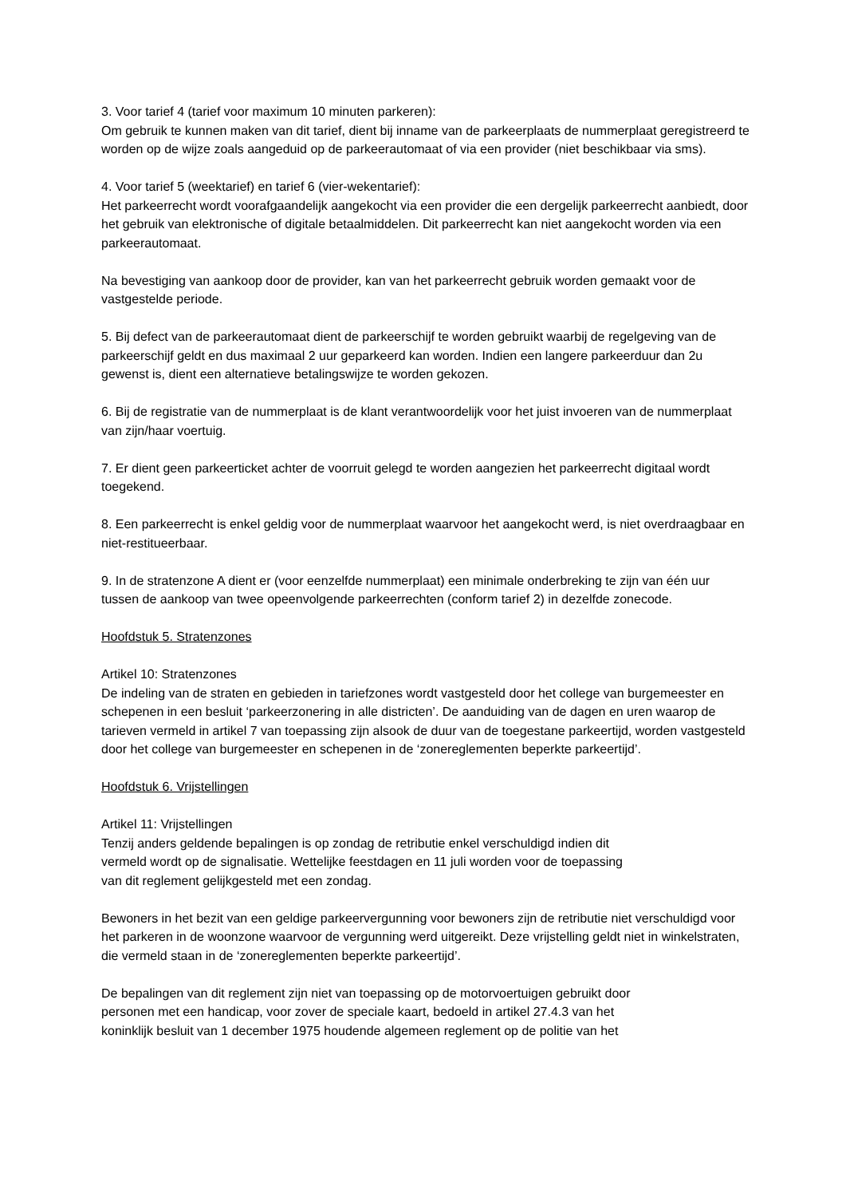3. Voor tarief 4 (tarief voor maximum 10 minuten parkeren):
Om gebruik te kunnen maken van dit tarief, dient bij inname van de parkeerplaats de nummerplaat geregistreerd te worden op de wijze zoals aangeduid op de parkeerautomaat of via een provider (niet beschikbaar via sms).
4. Voor tarief 5 (weektarief) en tarief 6 (vier-wekentarief):
Het parkeerrecht wordt voorafgaandelijk aangekocht via een provider die een dergelijk parkeerrecht aanbiedt, door het gebruik van elektronische of digitale betaalmiddelen. Dit parkeerrecht kan niet aangekocht worden via een parkeerautomaat.
Na bevestiging van aankoop door de provider, kan van het parkeerrecht gebruik worden gemaakt voor de vastgestelde periode.
5. Bij defect van de parkeerautomaat dient de parkeerschijf te worden gebruikt waarbij de regelgeving van de parkeerschijf geldt en dus maximaal 2 uur geparkeerd kan worden. Indien een langere parkeerduur dan 2u gewenst is, dient een alternatieve betalingswijze te worden gekozen.
6. Bij de registratie van de nummerplaat is de klant verantwoordelijk voor het juist invoeren van de nummerplaat van zijn/haar voertuig.
7. Er dient geen parkeerticket achter de voorruit gelegd te worden aangezien het parkeerrecht digitaal wordt toegekend.
8. Een parkeerrecht is enkel geldig voor de nummerplaat waarvoor het aangekocht werd, is niet overdraagbaar en niet-restitueerbaar.
9. In de stratenzone A dient er (voor eenzelfde nummerplaat) een minimale onderbreking te zijn van één uur tussen de aankoop van twee opeenvolgende parkeerrechten (conform tarief 2) in dezelfde zonecode.
Hoofdstuk 5. Stratenzones
Artikel 10: Stratenzones
De indeling van de straten en gebieden in tariefzones wordt vastgesteld door het college van burgemeester en schepenen in een besluit ‘parkeerzonering in alle districten’. De aanduiding van de dagen en uren waarop de tarieven vermeld in artikel 7 van toepassing zijn alsook de duur van de toegestane parkeertijd, worden vastgesteld door het college van burgemeester en schepenen in de ‘zonereglementen beperkte parkeertijd’.
Hoofdstuk 6. Vrijstellingen
Artikel 11: Vrijstellingen
Tenzij anders geldende bepalingen is op zondag de retributie enkel verschuldigd indien dit
vermeld wordt op de signalisatie. Wettelijke feestdagen en 11 juli worden voor de toepassing
van dit reglement gelijkgesteld met een zondag.
Bewoners in het bezit van een geldige parkeervergunning voor bewoners zijn de retributie niet verschuldigd voor het parkeren in de woonzone waarvoor de vergunning werd uitgereikt. Deze vrijstelling geldt niet in winkelstraten, die vermeld staan in de ‘zonereglementen beperkte parkeertijd’.
De bepalingen van dit reglement zijn niet van toepassing op de motorvoertuigen gebruikt door
personen met een handicap, voor zover de speciale kaart, bedoeld in artikel 27.4.3 van het
koninklijk besluit van 1 december 1975 houdende algemeen reglement op de politie van het